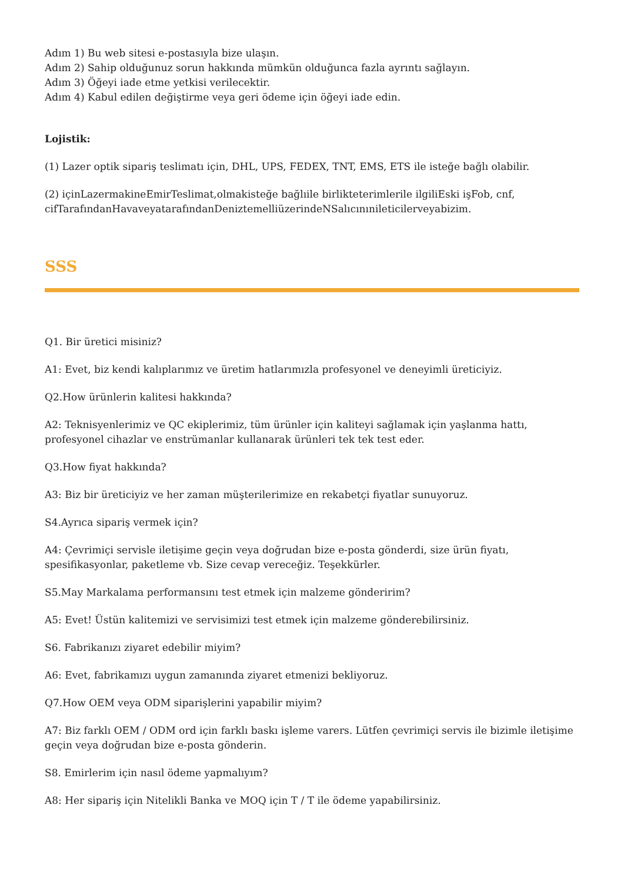Adım 1) Bu web sitesi e-postasıyla bize ulaşın.
Adım 2) Sahip olduğunuz sorun hakkında mümkün olduğunca fazla ayrıntı sağlayın.
Adım 3) Öğeyi iade etme yetkisi verilecektir.
Adım 4) Kabul edilen değiştirme veya geri ödeme için öğeyi iade edin.
Lojistik:
(1) Lazer optik sipariş teslimatı için, DHL, UPS, FEDEX, TNT, EMS, ETS ile isteğe bağlı olabilir.
(2) içinLazermakineEmirTeslimat,olmakisteğe bağlıile birlikteterimlerile ilgiliEski işFob, cnf, cifTarafındanHavaveyatarafındanDeniztemelliüzerindeNSalıcınınileticilerveyabizim.
SSS
Q1. Bir üretici misiniz?
A1: Evet, biz kendi kalıplarımız ve üretim hatlarımızla profesyonel ve deneyimli üreticiyiz.
Q2.How ürünlerin kalitesi hakkında?
A2: Teknisyenlerimiz ve QC ekiplerimiz, tüm ürünler için kaliteyi sağlamak için yaşlanma hattı, profesyonel cihazlar ve enstrümanlar kullanarak ürünleri tek tek test eder.
Q3.How fiyat hakkında?
A3: Biz bir üreticiyiz ve her zaman müşterilerimize en rekabetçi fiyatlar sunuyoruz.
S4.Ayrıca sipariş vermek için?
A4: Çevrimiçi servisle iletişime geçin veya doğrudan bize e-posta gönderdi, size ürün fiyatı, spesifikasyonlar, paketleme vb. Size cevap vereceğiz. Teşekkürler.
S5.May Markalama performansını test etmek için malzeme gönderirim?
A5: Evet! Üstün kalitemizi ve servisimizi test etmek için malzeme gönderebilirsiniz.
S6. Fabrikanızı ziyaret edebilir miyim?
A6: Evet, fabrikamızı uygun zamanında ziyaret etmenizi bekliyoruz.
Q7.How OEM veya ODM siparişlerini yapabilir miyim?
A7: Biz farklı OEM / ODM ord için farklı baskı işleme varers. Lütfen çevrimiçi servis ile bizimle iletişime geçin veya doğrudan bize e-posta gönderin.
S8. Emirlerim için nasıl ödeme yapmalıyım?
A8: Her sipariş için Nitelikli Banka ve MOQ için T / T ile ödeme yapabilirsiniz.